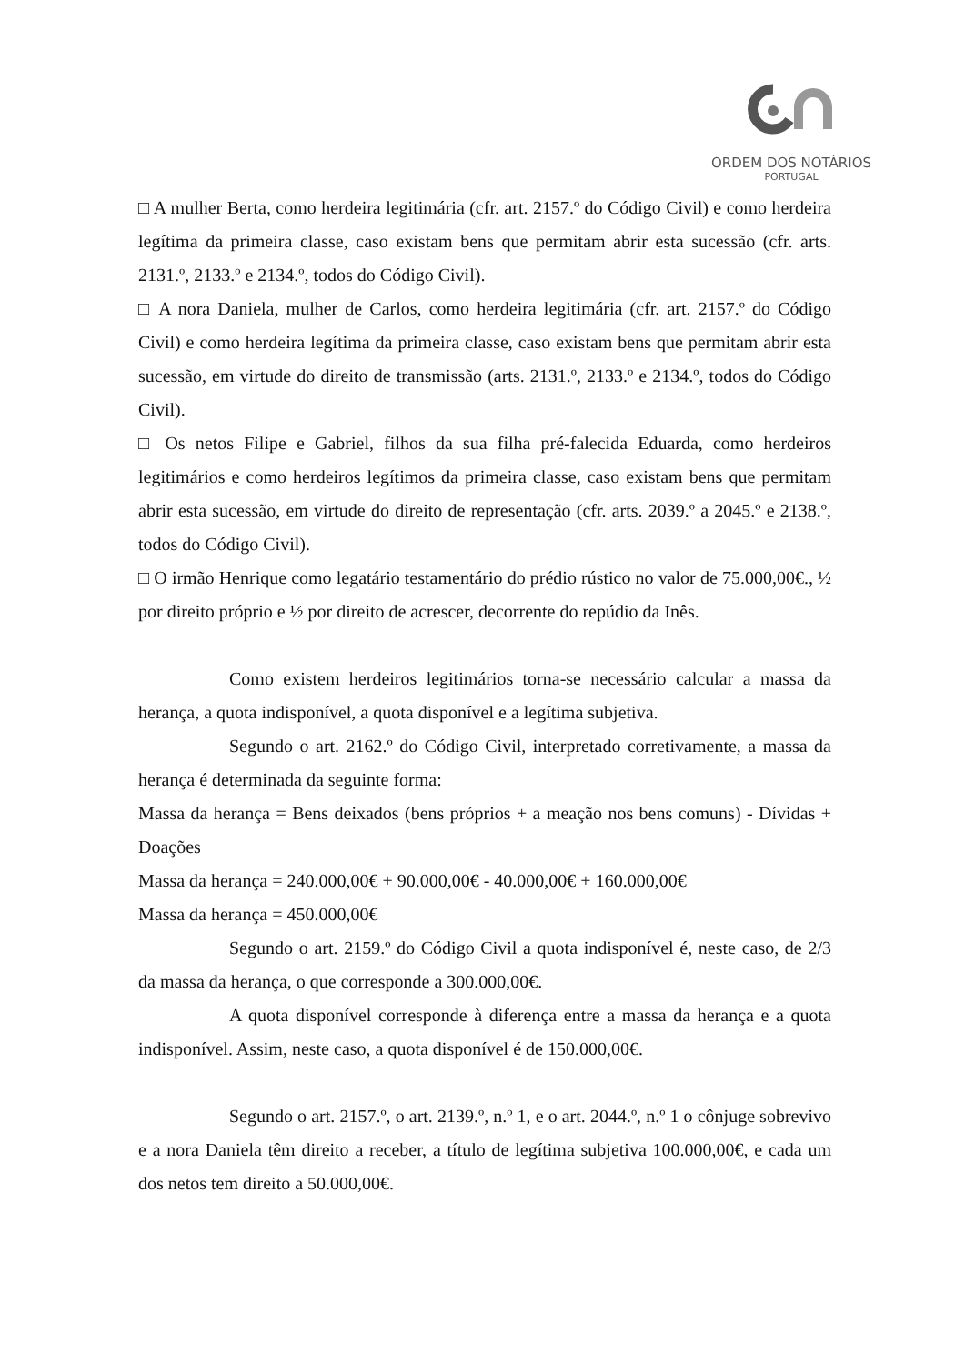ORDEM DOS NOTÁRIOS
PORTUGAL
□ A mulher Berta, como herdeira legitimária (cfr. art. 2157.º do Código Civil) e como herdeira legítima da primeira classe, caso existam bens que permitam abrir esta sucessão (cfr. arts. 2131.º, 2133.º e 2134.º, todos do Código Civil).
□ A nora Daniela, mulher de Carlos, como herdeira legitimária (cfr. art. 2157.º do Código Civil) e como herdeira legítima da primeira classe, caso existam bens que permitam abrir esta sucessão, em virtude do direito de transmissão (arts. 2131.º, 2133.º e 2134.º, todos do Código Civil).
□ Os netos Filipe e Gabriel, filhos da sua filha pré-falecida Eduarda, como herdeiros legitimários e como herdeiros legítimos da primeira classe, caso existam bens que permitam abrir esta sucessão, em virtude do direito de representação (cfr. arts. 2039.º a 2045.º e 2138.º, todos do Código Civil).
□ O irmão Henrique como legatário testamentário do prédio rústico no valor de 75.000,00€., ½ por direito próprio e ½ por direito de acrescer, decorrente do repúdio da Inês.
Como existem herdeiros legitimários torna-se necessário calcular a massa da herança, a quota indisponível, a quota disponível e a legítima subjetiva.
Segundo o art. 2162.º do Código Civil, interpretado corretivamente, a massa da herança é determinada da seguinte forma:
Massa da herança = Bens deixados (bens próprios + a meação nos bens comuns) - Dívidas + Doações
Massa da herança = 240.000,00€ + 90.000,00€ - 40.000,00€ + 160.000,00€
Massa da herança = 450.000,00€
Segundo o art. 2159.º do Código Civil a quota indisponível é, neste caso, de 2/3 da massa da herança, o que corresponde a 300.000,00€.
A quota disponível corresponde à diferença entre a massa da herança e a quota indisponível. Assim, neste caso, a quota disponível é de 150.000,00€.
Segundo o art. 2157.º, o art. 2139.º, n.º 1, e o art. 2044.º, n.º 1 o cônjuge sobrevivo e a nora Daniela têm direito a receber, a título de legítima subjetiva 100.000,00€, e cada um dos netos tem direito a 50.000,00€.